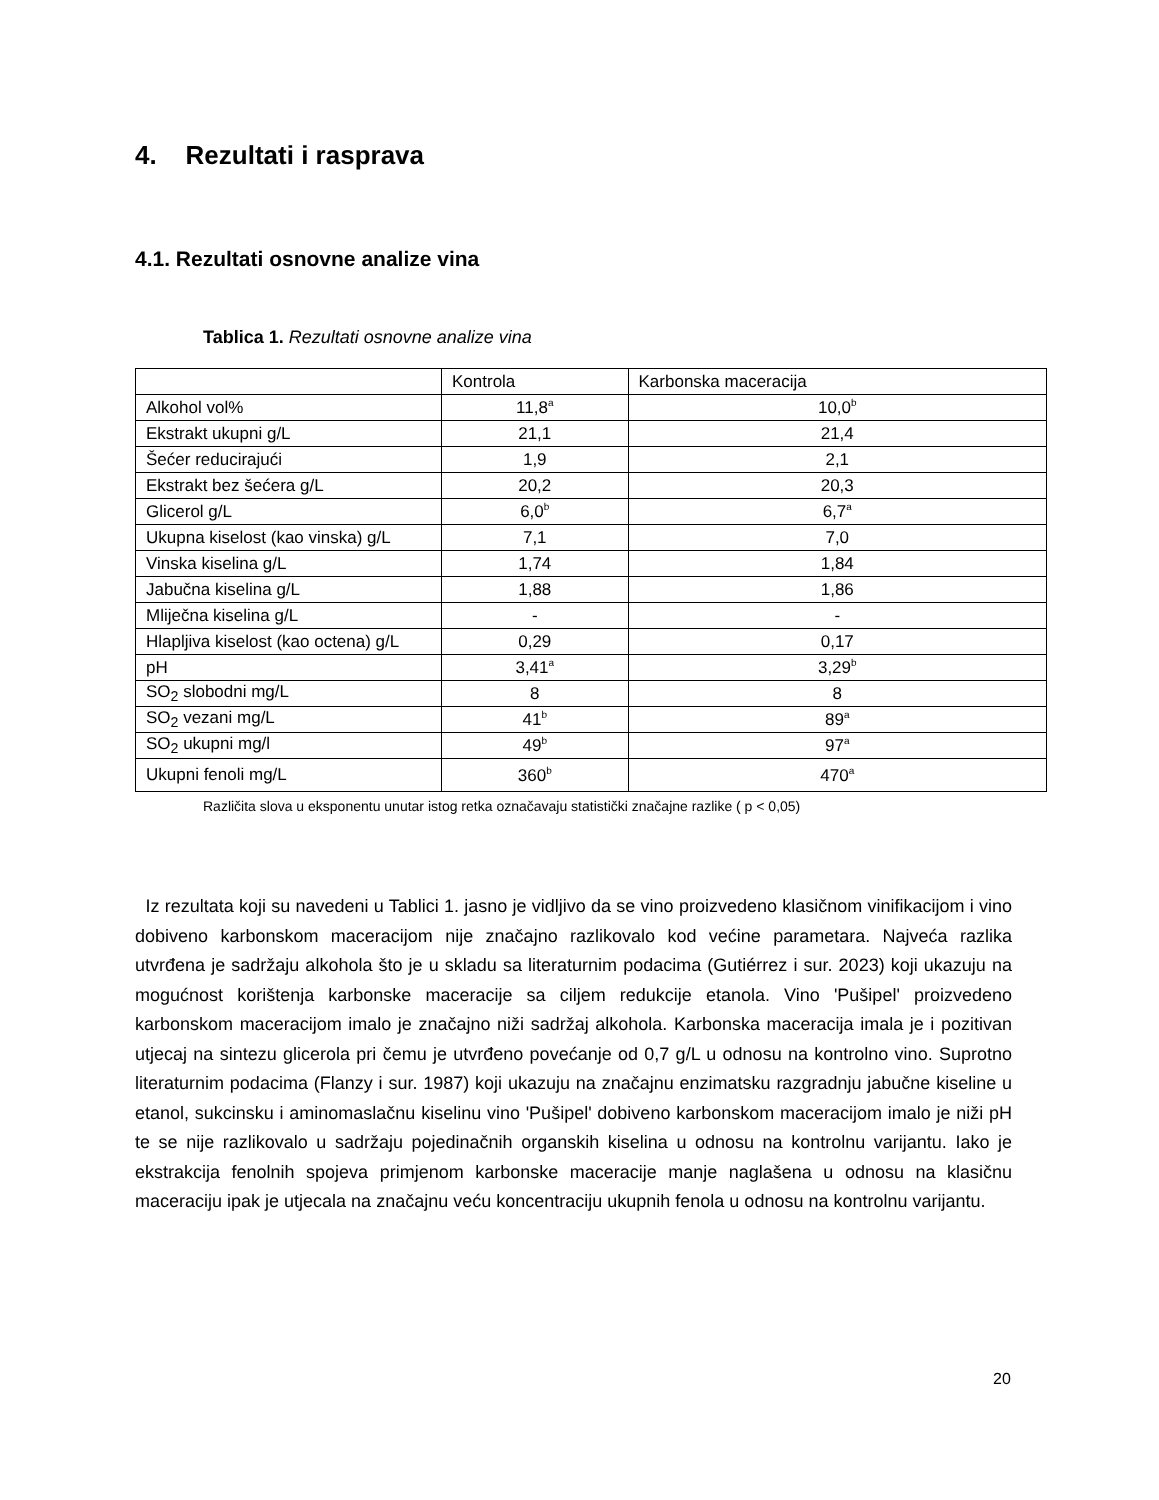4. Rezultati i rasprava
4.1. Rezultati osnovne analize vina
Tablica 1. Rezultati osnovne analize vina
| | Kontrola | Karbonska maceracija |
| Alkohol vol% | 11,8<sup>a</sup> | 10,0<sup>b</sup> |
| Ekstrakt ukupni g/L | 21,1 | 21,4 |
| Šećer reducirajući | 1,9 | 2,1 |
| Ekstrakt bez šećera g/L | 20,2 | 20,3 |
| Glicerol g/L | 6,0<sup>b</sup> | 6,7<sup>a</sup> |
| Ukupna kiselost (kao vinska) g/L | 7,1 | 7,0 |
| Vinska kiselina g/L | 1,74 | 1,84 |
| Jabučna kiselina g/L | 1,88 | 1,86 |
| Mliječna kiselina g/L | - | - |
| Hlapljiva kiselost (kao octena) g/L | 0,29 | 0,17 |
| pH | 3,41<sup>a</sup> | 3,29<sup>b</sup> |
| SO<sub>2</sub> slobodni mg/L | 8 | 8 |
| SO<sub>2</sub> vezani mg/L | 41<sup>b</sup> | 89<sup>a</sup> |
| SO<sub>2</sub> ukupni mg/l | 49<sup>b</sup> | 97<sup>a</sup> |
| Ukupni fenoli mg/L | 360<sup>b</sup> | 470<sup>a</sup> |
Različita slova u eksponentu unutar istog retka označavaju statistički značajne razlike ( p < 0,05)
Iz rezultata koji su navedeni u Tablici 1. jasno je vidljivo da se vino proizvedeno klasičnom vinifikacijom i vino dobiveno karbonskom maceracijom nije značajno razlikovalo kod većine parametara. Najveća razlika utvrđena je sadržaju alkohola što je u skladu sa literaturnim podacima (Gutiérrez i sur. 2023) koji ukazuju na mogućnost korištenja karbonske maceracije sa ciljem redukcije etanola. Vino 'Pušipel' proizvedeno karbonskom maceracijom imalo je značajno niži sadržaj alkohola. Karbonska maceracija imala je i pozitivan utjecaj na sintezu glicerola pri čemu je utvrđeno povećanje od 0,7 g/L u odnosu na kontrolno vino. Suprotno literaturnim podacima (Flanzy i sur. 1987) koji ukazuju na značajnu enzimatsku razgradnju jabučne kiseline u etanol, sukcinsku i aminomaslačnu kiselinu vino 'Pušipel' dobiveno karbonskom maceracijom imalo je niži pH te se nije razlikovalo u sadržaju pojedinačnih organskih kiselina u odnosu na kontrolnu varijantu. Iako je ekstrakcija fenolnih spojeva primjenom karbonske maceracije manje naglašena u odnosu na klasičnu maceraciju ipak je utjecala na značajnu veću koncentraciju ukupnih fenola u odnosu na kontrolnu varijantu.
20